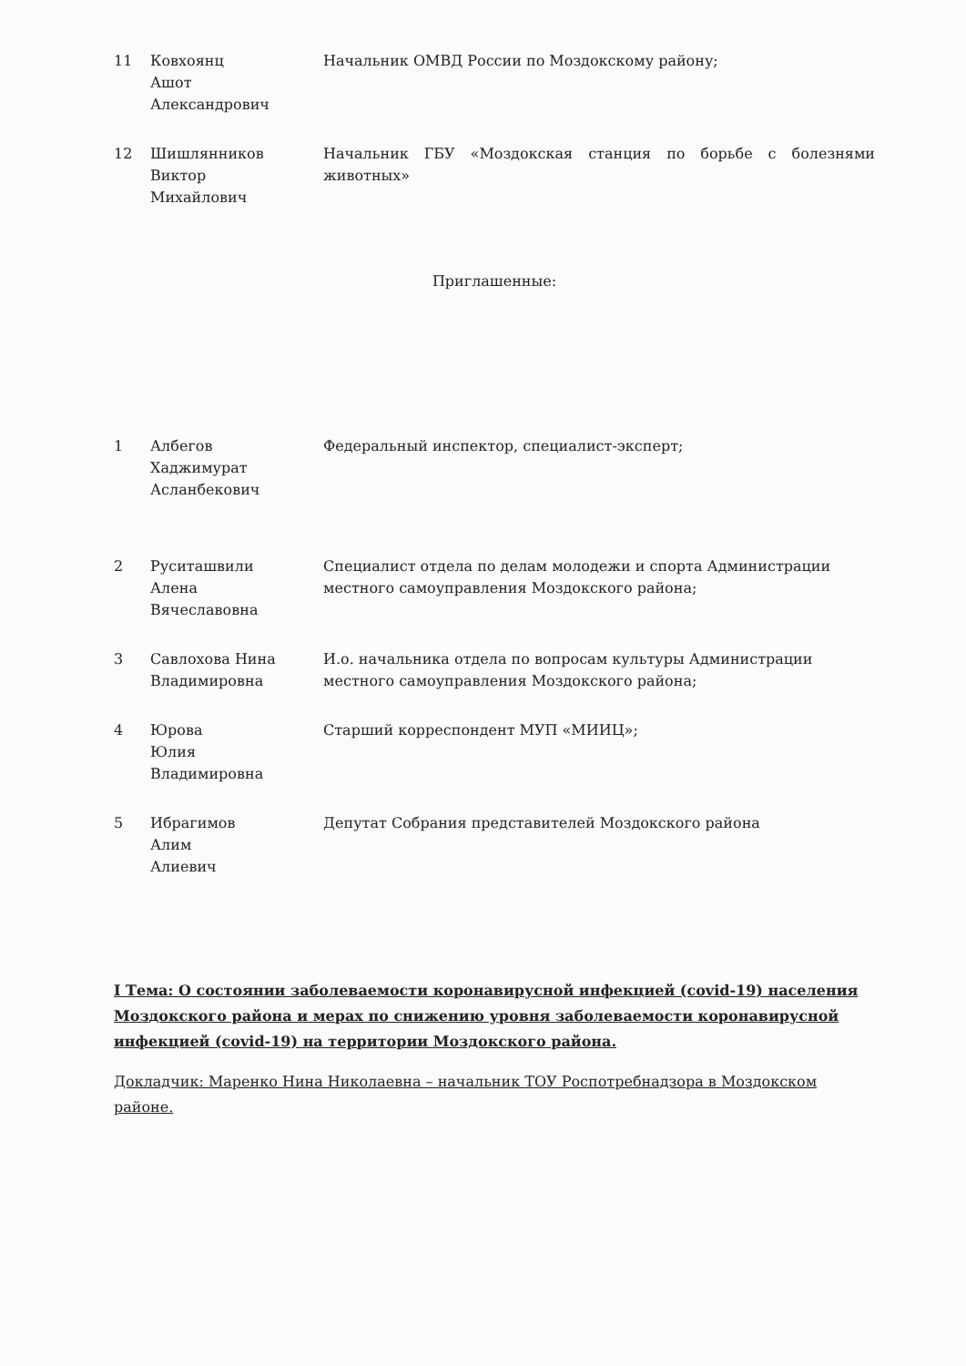| 11 | Ковхоянц Ашот Александрович | Начальник ОМВД России по Моздокскому району; |
| 12 | Шишлянников Виктор Михайлович | Начальник ГБУ «Моздокская станция по борьбе с болезнями животных» |
Приглашенные:
| 1 | Албегов Хаджимурат Асланбекович | Федеральный инспектор, специалист-эксперт; |
| 2 | Руситашвили Алена Вячеславовна | Специалист отдела по делам молодежи и спорта Администрации местного самоуправления Моздокского района; |
| 3 | Савлохова Нина Владимировна | И.о. начальника отдела по вопросам культуры Администрации местного самоуправления Моздокского района; |
| 4 | Юрова Юлия Владимировна | Старший корреспондент МУП «МИИЦ»; |
| 5 | Ибрагимов Алим Алиевич | Депутат Собрания представителей Моздокского района |
I Тема: О состоянии заболеваемости коронавирусной инфекцией (covid-19) населения Моздокского района и мерах по снижению уровня заболеваемости коронавирусной инфекцией (covid-19) на территории Моздокского района.
Докладчик: Маренко Нина Николаевна – начальник ТОУ Роспотребнадзора в Моздокском районе.